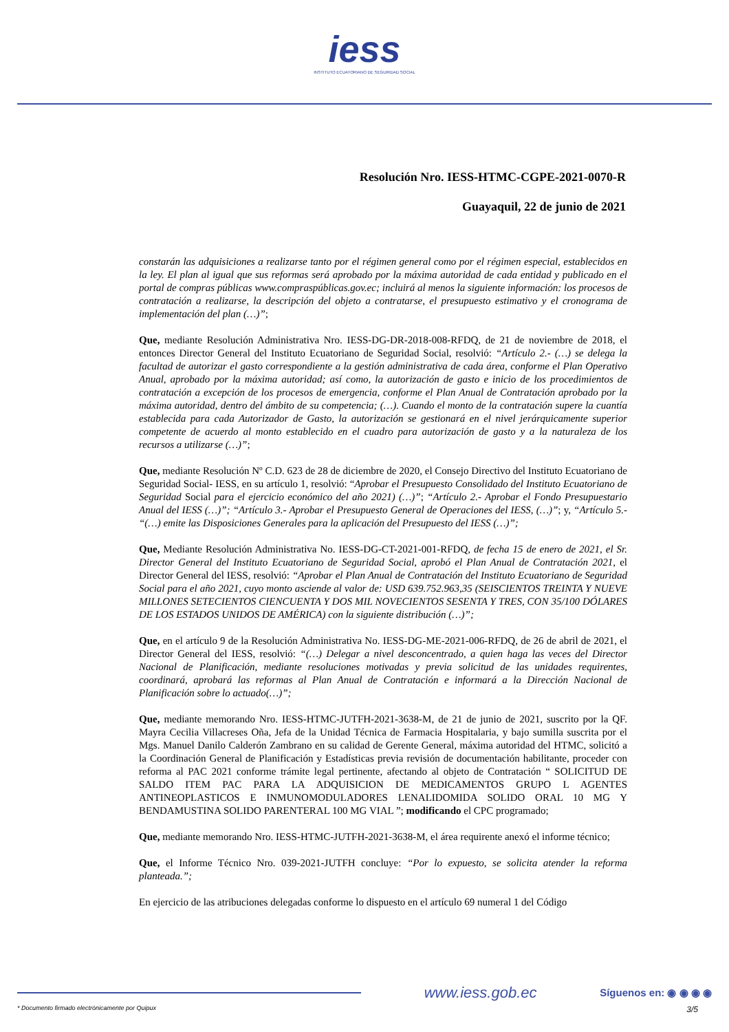iess
INSTITUTO ECUATORIANO DE SEGURIDAD SOCIAL
Resolución Nro. IESS-HTMC-CGPE-2021-0070-R
Guayaquil, 22 de junio de 2021
constarán las adquisiciones a realizarse tanto por el régimen general como por el régimen especial, establecidos en la ley. El plan al igual que sus reformas será aprobado por la máxima autoridad de cada entidad y publicado en el portal de compras públicas www.compraspúblicas.gov.ec; incluirá al menos la siguiente información: los procesos de contratación a realizarse, la descripción del objeto a contratarse, el presupuesto estimativo y el cronograma de implementación del plan (…)”;
Que, mediante Resolución Administrativa Nro. IESS-DG-DR-2018-008-RFDQ, de 21 de noviembre de 2018, el entonces Director General del Instituto Ecuatoriano de Seguridad Social, resolvió: “Artículo 2.- (…) se delega la facultad de autorizar el gasto correspondiente a la gestión administrativa de cada área, conforme el Plan Operativo Anual, aprobado por la máxima autoridad; así como, la autorización de gasto e inicio de los procedimientos de contratación a excepción de los procesos de emergencia, conforme el Plan Anual de Contratación aprobado por la máxima autoridad, dentro del ámbito de su competencia; (…). Cuando el monto de la contratación supere la cuantía establecida para cada Autorizador de Gasto, la autorización se gestionará en el nivel jerárquicamente superior competente de acuerdo al monto establecido en el cuadro para autorización de gasto y a la naturaleza de los recursos a utilizarse (…)”;
Que, mediante Resolución Nº C.D. 623 de 28 de diciembre de 2020, el Consejo Directivo del Instituto Ecuatoriano de Seguridad Social- IESS, en su artículo 1, resolvió: “Aprobar el Presupuesto Consolidado del Instituto Ecuatoriano de Seguridad Social para el ejercicio económico del año 2021) (…)”; “Artículo 2.- Aprobar el Fondo Presupuestario Anual del IESS (…)”; “Artículo 3.- Aprobar el Presupuesto General de Operaciones del IESS, (…)”; y, “Artículo 5.- “(…) emite las Disposiciones Generales para la aplicación del Presupuesto del IESS (…)”;
Que, Mediante Resolución Administrativa No. IESS-DG-CT-2021-001-RFDQ, de fecha 15 de enero de 2021, el Sr. Director General del Instituto Ecuatoriano de Seguridad Social, aprobó el Plan Anual de Contratación 2021, el Director General del IESS, resolvió: “Aprobar el Plan Anual de Contratación del Instituto Ecuatoriano de Seguridad Social para el año 2021, cuyo monto asciende al valor de: USD 639.752.963,35 (SEISCIENTOS TREINTA Y NUEVE MILLONES SETECIENTOS CIENCUENTA Y DOS MIL NOVECIENTOS SESENTA Y TRES, CON 35/100 DÓLARES DE LOS ESTADOS UNIDOS DE AMÉRICA) con la siguiente distribución (…)”;
Que, en el artículo 9 de la Resolución Administrativa No. IESS-DG-ME-2021-006-RFDQ, de 26 de abril de 2021, el Director General del IESS, resolvió: “(…) Delegar a nivel desconcentrado, a quien haga las veces del Director Nacional de Planificación, mediante resoluciones motivadas y previa solicitud de las unidades requirentes, coordinará, aprobará las reformas al Plan Anual de Contratación e informará a la Dirección Nacional de Planificación sobre lo actuado(…)”;
Que, mediante memorando Nro. IESS-HTMC-JUTFH-2021-3638-M, de 21 de junio de 2021, suscrito por la QF. Mayra Cecilia Villacreses Oña, Jefa de la Unidad Técnica de Farmacia Hospitalaria, y bajo sumilla suscrita por el Mgs. Manuel Danilo Calderón Zambrano en su calidad de Gerente General, máxima autoridad del HTMC, solicitó a la Coordinación General de Planificación y Estadísticas previa revisión de documentación habilitante, proceder con reforma al PAC 2021 conforme trámite legal pertinente, afectando al objeto de Contratación “ SOLICITUD DE SALDO ITEM PAC PARA LA ADQUISICION DE MEDICAMENTOS GRUPO L AGENTES ANTINEOPLASTICOS E INMUNOMODULADORES LENALIDOMIDA SOLIDO ORAL 10 MG Y BENDAMUSTINA SOLIDO PARENTERAL 100 MG VIAL ”; modificando el CPC programado;
Que, mediante memorando Nro. IESS-HTMC-JUTFH-2021-3638-M, el área requirente anexó el informe técnico;
Que, el Informe Técnico Nro. 039-2021-JUTFH concluye: “Por lo expuesto, se solicita atender la reforma planteada.”;
En ejercicio de las atribuciones delegadas conforme lo dispuesto en el artículo 69 numeral 1 del Código
www.iess.gob.ec
Síguenos en: ◉ ◉ ◉ ◉
* Documento firmado electrónicamente por Quipux 3/5